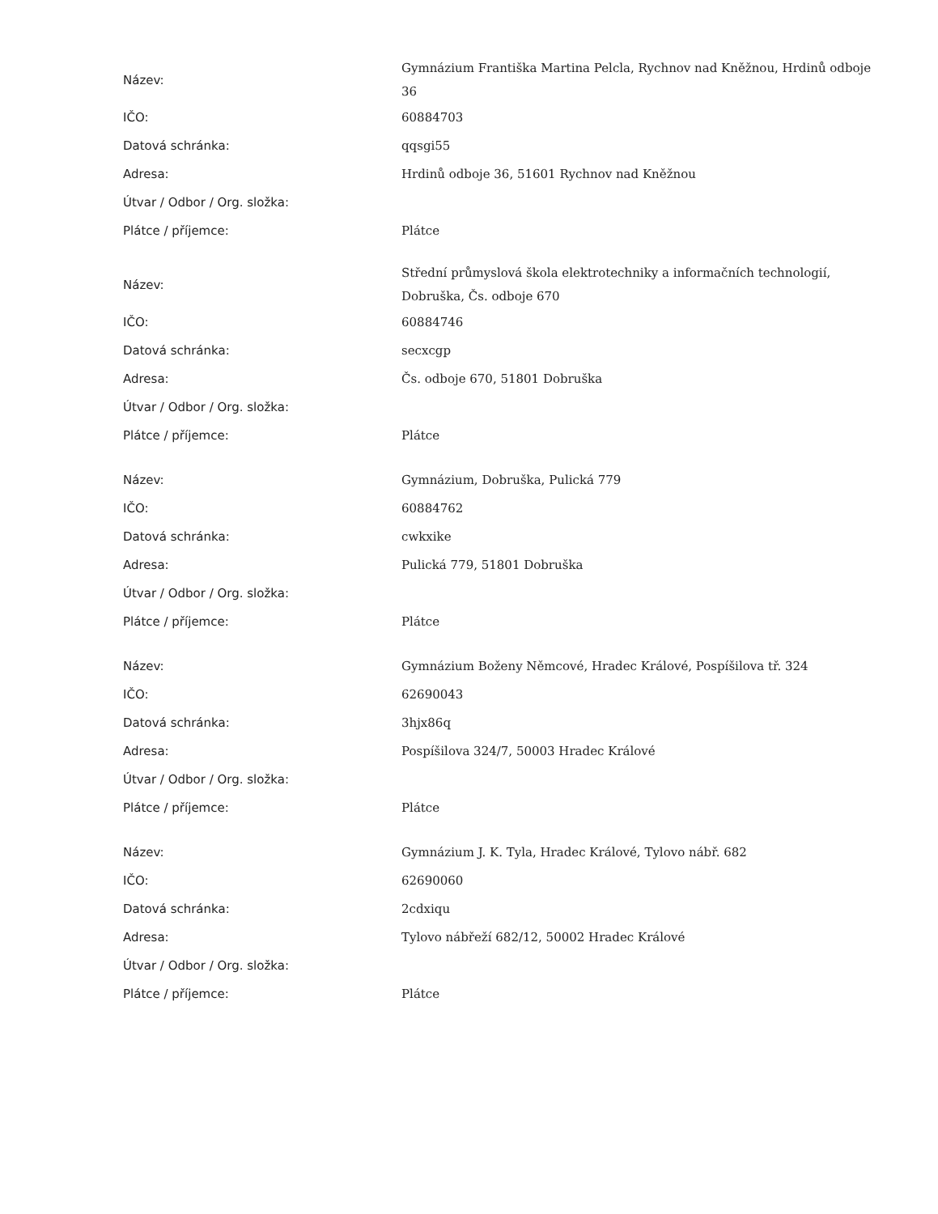| Název: | Gymnázium Františka Martina Pelcla, Rychnov nad Kněžnou, Hrdinů odboje 36 |
| IČO: | 60884703 |
| Datová schránka: | qqsgi55 |
| Adresa: | Hrdinů odboje 36, 51601 Rychnov nad Kněžnou |
| Útvar / Odbor / Org. složka: | |
| Plátce / příjemce: | Plátce |
| Název: | Střední průmyslová škola elektrotechniky a informačních technologií, Dobruška, Čs. odboje 670 |
| IČO: | 60884746 |
| Datová schránka: | secxcgp |
| Adresa: | Čs. odboje 670, 51801 Dobruška |
| Útvar / Odbor / Org. složka: | |
| Plátce / příjemce: | Plátce |
| Název: | Gymnázium, Dobruška, Pulická 779 |
| IČO: | 60884762 |
| Datová schránka: | cwkxike |
| Adresa: | Pulická 779, 51801 Dobruška |
| Útvar / Odbor / Org. složka: | |
| Plátce / příjemce: | Plátce |
| Název: | Gymnázium Boženy Němcové, Hradec Králové, Pospíšilova tř. 324 |
| IČO: | 62690043 |
| Datová schránka: | 3hjx86q |
| Adresa: | Pospíšilova 324/7, 50003 Hradec Králové |
| Útvar / Odbor / Org. složka: | |
| Plátce / příjemce: | Plátce |
| Název: | Gymnázium J. K. Tyla, Hradec Králové, Tylovo nábř. 682 |
| IČO: | 62690060 |
| Datová schránka: | 2cdxiqu |
| Adresa: | Tylovo nábřeží 682/12, 50002 Hradec Králové |
| Útvar / Odbor / Org. složka: | |
| Plátce / příjemce: | Plátce |